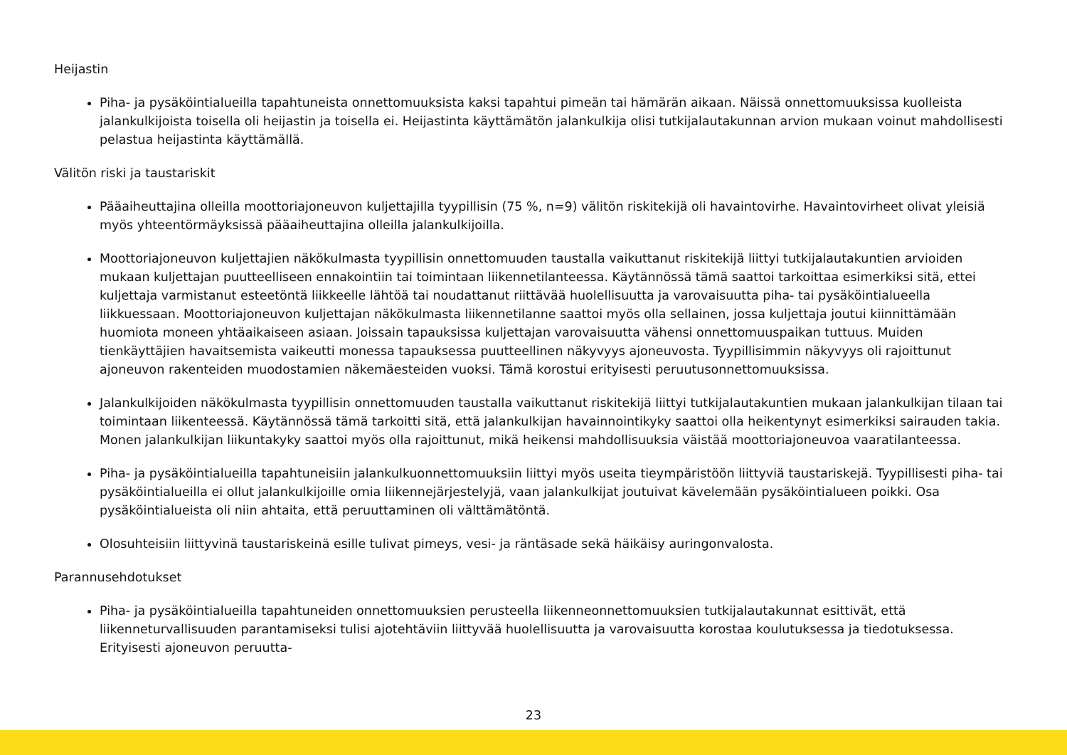Heijastin
Piha- ja pysäköintialueilla tapahtuneista onnettomuuksista kaksi tapahtui pimeän tai hämärän aikaan. Näissä onnettomuuksissa kuolleista jalankulkijoista toisella oli heijastin ja toisella ei. Heijastinta käyttämätön jalankulkija olisi tutkijalautakunnan arvion mukaan voinut mahdollisesti pelastua heijastinta käyttämällä.
Välitön riski ja taustariskit
Pääaiheuttajina olleilla moottoriajoneuvon kuljettajilla tyypillisin (75 %, n=9) välitön riskitekijä oli havaintovirhe. Havaintovirheet olivat yleisiä myös yhteentörmäyksissä pääaiheuttajina olleilla jalankulkijoilla.
Moottoriajoneuvon kuljettajien näkökulmasta tyypillisin onnettomuuden taustalla vaikuttanut riskitekijä liittyi tutkijalautakuntien arvioiden mukaan kuljettajan puutteelliseen ennakointiin tai toimintaan liikennetilanteessa. Käytännössä tämä saattoi tarkoittaa esimerkiksi sitä, ettei kuljettaja varmistanut esteetöntä liikkeelle lähtöä tai noudattanut riittävää huolellisuutta ja varovaisuutta piha- tai pysäköintialueella liikkuessaan. Moottoriajoneuvon kuljettajan näkökulmasta liikennetilanne saattoi myös olla sellainen, jossa kuljettaja joutui kiinnittämään huomiota moneen yhtäaikaiseen asiaan. Joissain tapauksissa kuljettajan varovaisuutta vähensi onnettomuuspaikan tuttuus. Muiden tienkäyttäjien havaitsemista vaikeutti monessa tapauksessa puutteellinen näkyvyys ajoneuvosta. Tyypillisimmin näkyvyys oli rajoittunut ajoneuvon rakenteiden muodostamien näkemäesteiden vuoksi. Tämä korostui erityisesti peruutusonnettomuuksissa.
Jalankulkijoiden näkökulmasta tyypillisin onnettomuuden taustalla vaikuttanut riskitekijä liittyi tutkijalautakuntien mukaan jalankulkijan tilaan tai toimintaan liikenteessä. Käytännössä tämä tarkoitti sitä, että jalankulkijan havainnointikyky saattoi olla heikentynyt esimerkiksi sairauden takia. Monen jalankulkijan liikuntakyky saattoi myös olla rajoittunut, mikä heikensi mahdollisuuksia väistää moottoriajoneuvoa vaaratilanteessa.
Piha- ja pysäköintialueilla tapahtuneisiin jalankulkuonnettomuuksiin liittyi myös useita tieympäristöön liittyviä taustariskejä. Tyypillisesti piha- tai pysäköintialueilla ei ollut jalankulkijoille omia liikennejärjestelyjä, vaan jalankulkijat joutuivat kävelemään pysäköintialueen poikki. Osa pysäköintialueista oli niin ahtaita, että peruuttaminen oli välttämätöntä.
Olosuhteisiin liittyvinä taustariskeinä esille tulivat pimeys, vesi- ja räntäsade sekä häikäisy auringonvalosta.
Parannusehdotukset
Piha- ja pysäköintialueilla tapahtuneiden onnettomuuksien perusteella liikenneonnettomuuksien tutkijalautakunnat esittivät, että liikenneturvallisuuden parantamiseksi tulisi ajotehtäviin liittyvää huolellisuutta ja varovaisuutta korostaa koulutuksessa ja tiedotuksessa. Erityisesti ajoneuvon peruutta-
23